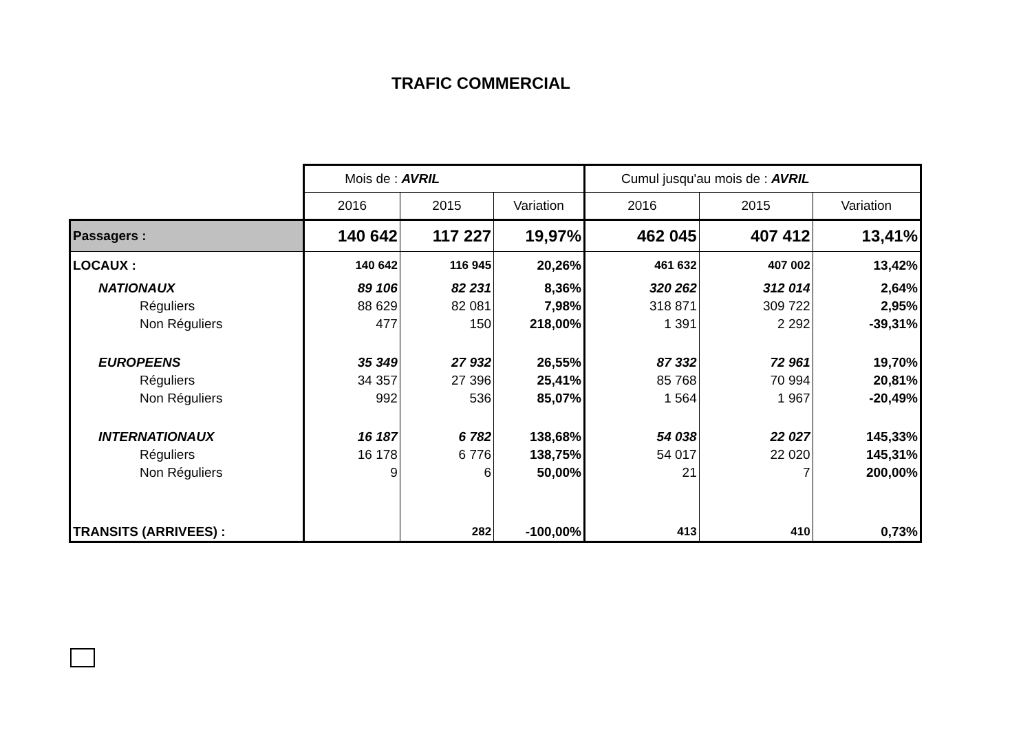TRAFIC COMMERCIAL
| | Mois de : AVRIL | | | Cumul jusqu'au mois de : AVRIL | | |
| | 2016 | 2015 | Variation | 2016 | 2015 | Variation |
| Passagers : | 140 642 | 117 227 | 19,97% | 462 045 | 407 412 | 13,41% |
| LOCAUX : | 140 642 | 116 945 | 20,26% | 461 632 | 407 002 | 13,42% |
| NATIONAUX | 89 106 | 82 231 | 8,36% | 320 262 | 312 014 | 2,64% |
| Réguliers | 88 629 | 82 081 | 7,98% | 318 871 | 309 722 | 2,95% |
| Non Réguliers | 477 | 150 | 218,00% | 1 391 | 2 292 | -39,31% |
| EUROPEENS | 35 349 | 27 932 | 26,55% | 87 332 | 72 961 | 19,70% |
| Réguliers | 34 357 | 27 396 | 25,41% | 85 768 | 70 994 | 20,81% |
| Non Réguliers | 992 | 536 | 85,07% | 1 564 | 1 967 | -20,49% |
| INTERNATIONAUX | 16 187 | 6 782 | 138,68% | 54 038 | 22 027 | 145,33% |
| Réguliers | 16 178 | 6 776 | 138,75% | 54 017 | 22 020 | 145,31% |
| Non Réguliers | 9 | 6 | 50,00% | 21 | 7 | 200,00% |
| TRANSITS (ARRIVEES) : | | 282 | -100,00% | 413 | 410 | 0,73% |